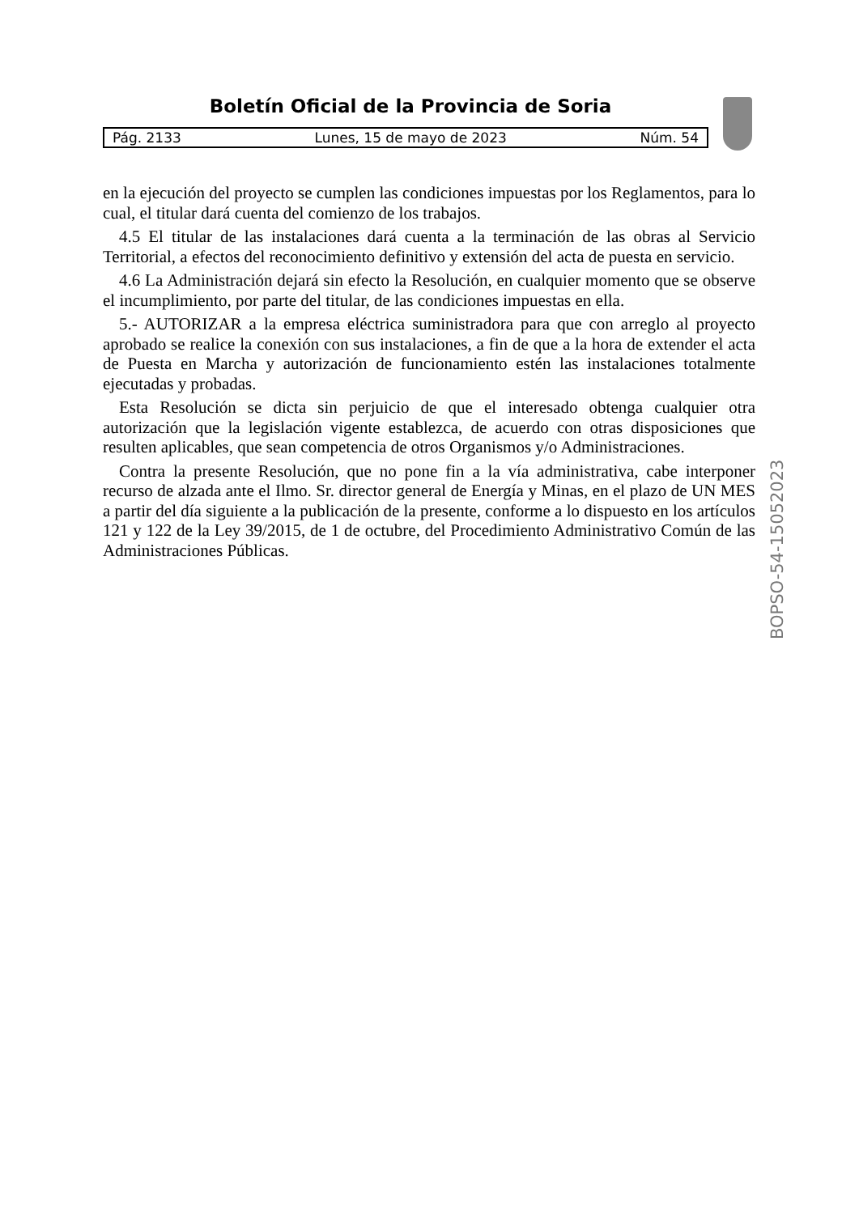Boletín Oficial de la Provincia de Soria
Pág. 2133 Lunes, 15 de mayo de 2023 Núm. 54
en la ejecución del proyecto se cumplen las condiciones impuestas por los Reglamentos, para lo cual, el titular dará cuenta del comienzo de los trabajos.
4.5 El titular de las instalaciones dará cuenta a la terminación de las obras al Servicio Territorial, a efectos del reconocimiento definitivo y extensión del acta de puesta en servicio.
4.6 La Administración dejará sin efecto la Resolución, en cualquier momento que se observe el incumplimiento, por parte del titular, de las condiciones impuestas en ella.
5.- AUTORIZAR a la empresa eléctrica suministradora para que con arreglo al proyecto aprobado se realice la conexión con sus instalaciones, a fin de que a la hora de extender el acta de Puesta en Marcha y autorización de funcionamiento estén las instalaciones totalmente ejecutadas y probadas.
Esta Resolución se dicta sin perjuicio de que el interesado obtenga cualquier otra autorización que la legislación vigente establezca, de acuerdo con otras disposiciones que resulten aplicables, que sean competencia de otros Organismos y/o Administraciones.
Contra la presente Resolución, que no pone fin a la vía administrativa, cabe interponer recurso de alzada ante el Ilmo. Sr. director general de Energía y Minas, en el plazo de UN MES a partir del día siguiente a la publicación de la presente, conforme a lo dispuesto en los artículos 121 y 122 de la Ley 39/2015, de 1 de octubre, del Procedimiento Administrativo Común de las Administraciones Públicas.
BOPSO-54-15052023